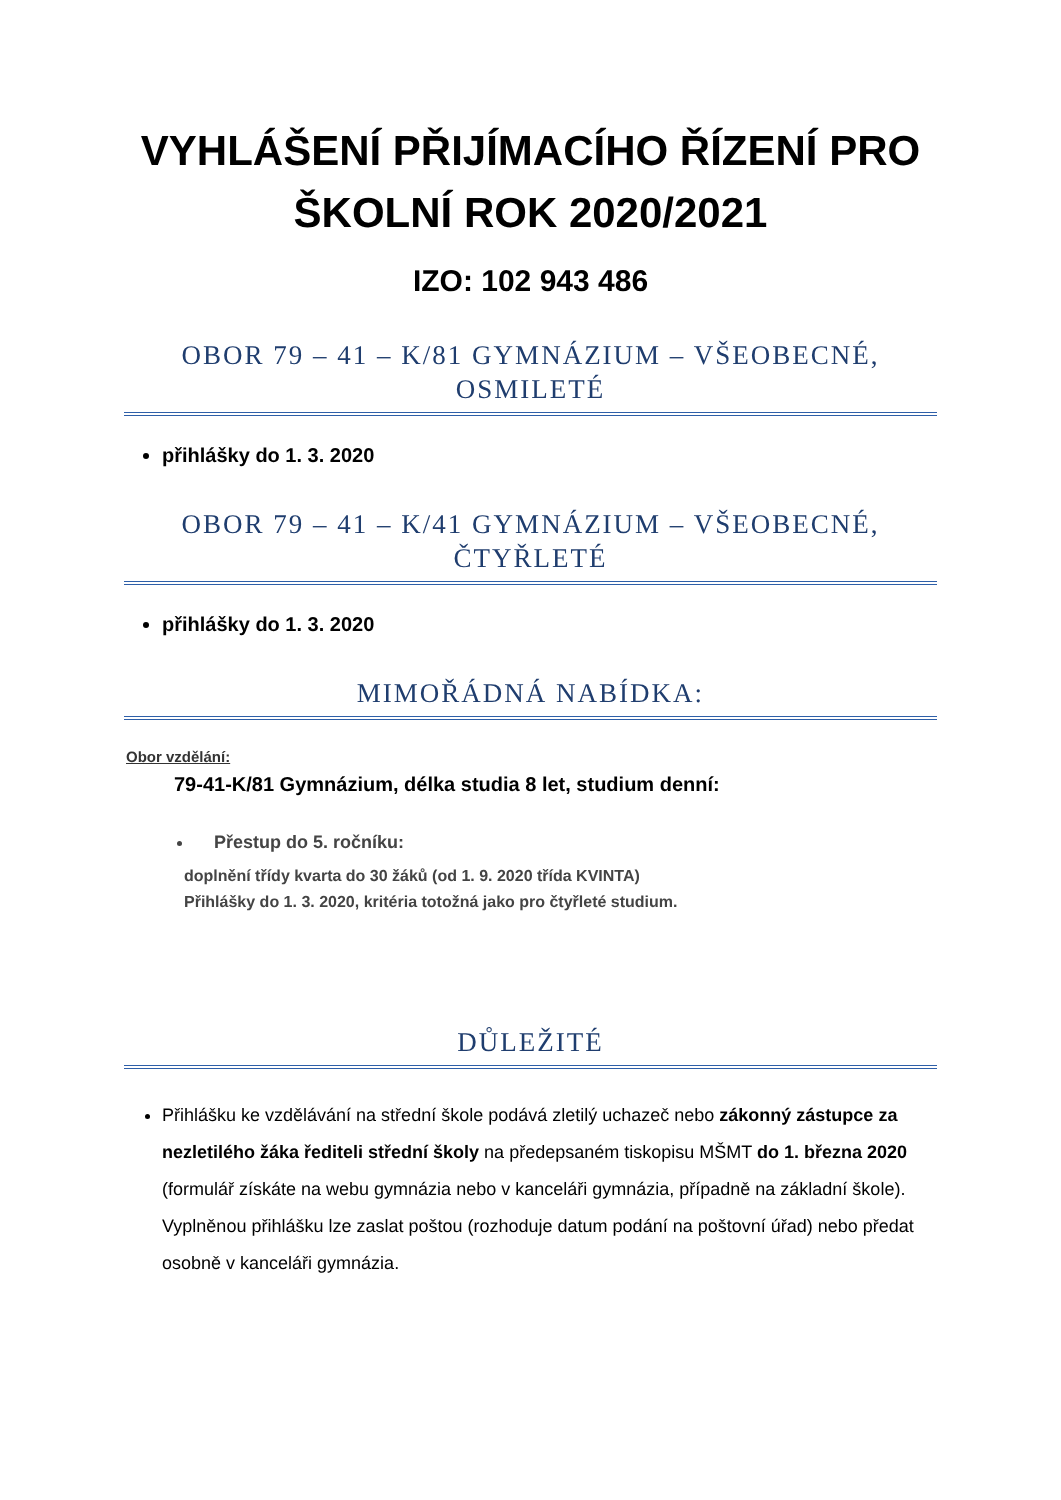VYHLÁŠENÍ PŘIJÍMACÍHO ŘÍZENÍ PRO ŠKOLNÍ ROK 2020/2021
IZO: 102 943 486
OBOR 79 – 41 – K/81 GYMNÁZIUM – VŠEOBECNÉ, OSMILETÉ
přihlášky do 1. 3. 2020
OBOR 79 – 41 – K/41 GYMNÁZIUM – VŠEOBECNÉ, ČTYŘLETÉ
přihlášky do 1. 3. 2020
MIMOŘÁDNÁ NABÍDKA:
Obor vzdělání:
79-41-K/81 Gymnázium, délka studia 8 let, studium denní:
Přestup do 5. ročníku:
doplnění třídy kvarta do 30 žáků (od 1. 9. 2020 třída KVINTA)
Přihlášky do 1. 3. 2020, kritéria totožná jako pro čtyřleté studium.
DŮLEŽITÉ
Přihlášku ke vzdělávání na střední škole podává zletilý uchazeč nebo zákonný zástupce za nezletilého žáka řediteli střední školy na předepsaném tiskopisu MŠMT do 1. března 2020 (formulář získáte na webu gymnázia nebo v kanceláři gymnázia, případně na základní škole). Vyplněnou přihlášku lze zaslat poštou (rozhoduje datum podání na poštovní úřad) nebo předat osobně v kanceláři gymnázia.